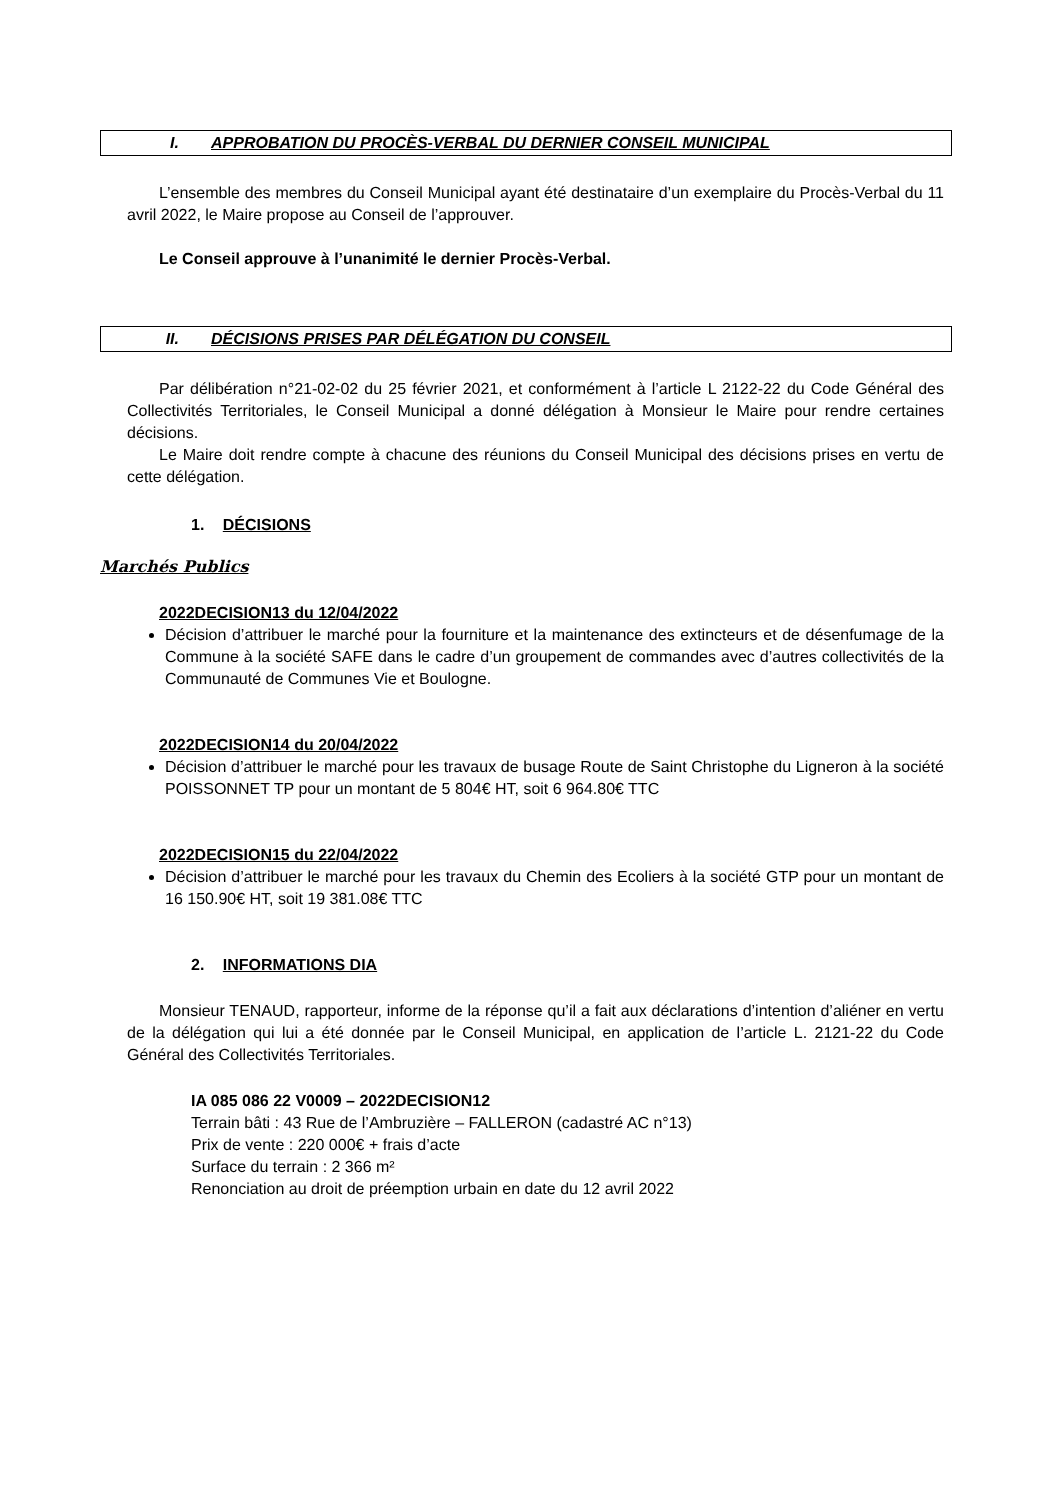I. APPROBATION DU PROCÈS-VERBAL DU DERNIER CONSEIL MUNICIPAL
L’ensemble des membres du Conseil Municipal ayant été destinataire d’un exemplaire du Procès-Verbal du 11 avril 2022, le Maire propose au Conseil de l’approuver.
Le Conseil approuve à l’unanimité le dernier Procès-Verbal.
II. DÉCISIONS PRISES PAR DÉLÉGATION DU CONSEIL
Par délibération n°21-02-02 du 25 février 2021, et conformément à l’article L 2122-22 du Code Général des Collectivités Territoriales, le Conseil Municipal a donné délégation à Monsieur le Maire pour rendre certaines décisions.
Le Maire doit rendre compte à chacune des réunions du Conseil Municipal des décisions prises en vertu de cette délégation.
1. DÉCISIONS
Marchés Publics
2022DECISION13 du 12/04/2022
Décision d’attribuer le marché pour la fourniture et la maintenance des extincteurs et de désenfumage de la Commune à la société SAFE dans le cadre d’un groupement de commandes avec d’autres collectivités de la Communauté de Communes Vie et Boulogne.
2022DECISION14 du 20/04/2022
Décision d’attribuer le marché pour les travaux de busage Route de Saint Christophe du Ligneron à la société POISSONNET TP pour un montant de 5 804€ HT, soit 6 964.80€ TTC
2022DECISION15 du 22/04/2022
Décision d’attribuer le marché pour les travaux du Chemin des Ecoliers à la société GTP pour un montant de 16 150.90€ HT, soit 19 381.08€ TTC
2. INFORMATIONS DIA
Monsieur TENAUD, rapporteur, informe de la réponse qu’il a fait aux déclarations d’intention d’aliéner en vertu de la délégation qui lui a été donnée par le Conseil Municipal, en application de l’article L. 2121-22 du Code Général des Collectivités Territoriales.
IA 085 086 22 V0009 – 2022DECISION12
Terrain bâti : 43 Rue de l’Ambruzière – FALLERON (cadastré AC n°13)
Prix de vente : 220 000€ + frais d’acte
Surface du terrain : 2 366 m²
Renonciation au droit de préemption urbain en date du 12 avril 2022